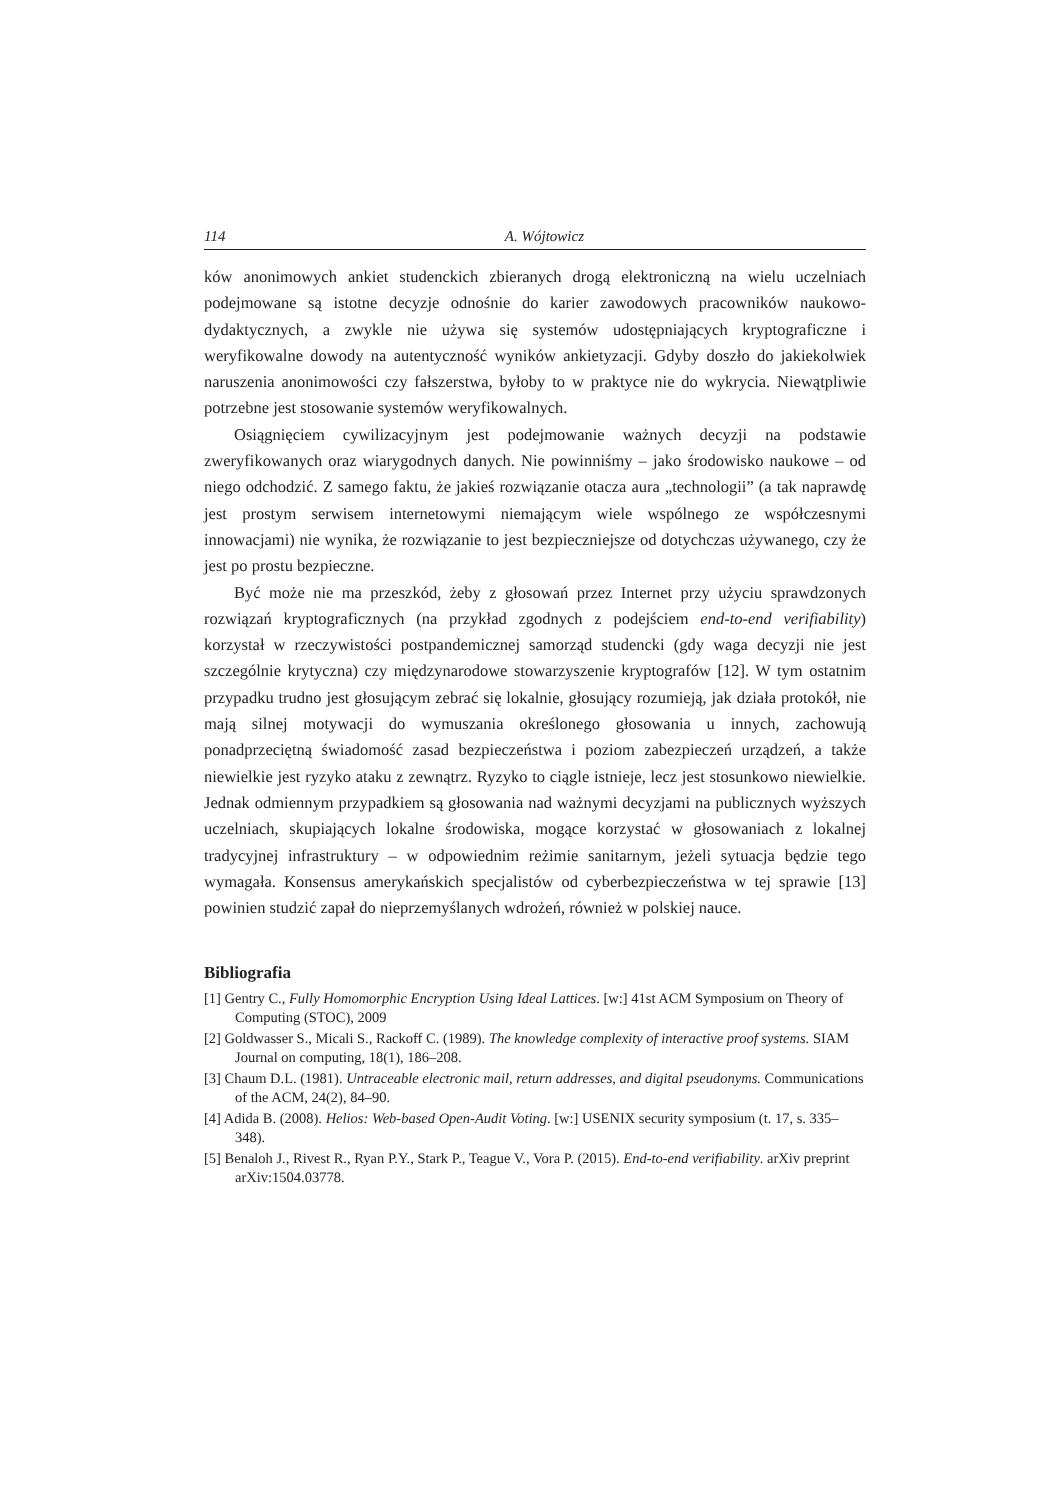114 A. Wójtowicz
ków anonimowych ankiet studenckich zbieranych drogą elektroniczną na wielu uczelniach podejmowane są istotne decyzje odnośnie do karier zawodowych pracowników naukowo-dydaktycznych, a zwykle nie używa się systemów udostępniających kryptograficzne i weryfikowalne dowody na autentyczność wyników ankietyzacji. Gdyby doszło do jakiekolwiek naruszenia anonimowości czy fałszerstwa, byłoby to w praktyce nie do wykrycia. Niewątpliwie potrzebne jest stosowanie systemów weryfikowalnych.
Osiągnięciem cywilizacyjnym jest podejmowanie ważnych decyzji na podstawie zweryfikowanych oraz wiarygodnych danych. Nie powinniśmy – jako środowisko naukowe – od niego odchodzić. Z samego faktu, że jakieś rozwiązanie otacza aura „technologii” (a tak naprawdę jest prostym serwisem internetowymi niemającym wiele wspólnego ze współczesnymi innowacjami) nie wynika, że rozwiązanie to jest bezpieczniejsze od dotychczas używanego, czy że jest po prostu bezpieczne.
Być może nie ma przeszkód, żeby z głosowań przez Internet przy użyciu sprawdzonych rozwiązań kryptograficznych (na przykład zgodnych z podejściem end-to-end verifiability) korzystał w rzeczywistości postpandemicznej samorząd studencki (gdy waga decyzji nie jest szczególnie krytyczna) czy międzynarodowe stowarzyszenie kryptografów [12]. W tym ostatnim przypadku trudno jest głosującym zebrać się lokalnie, głosujący rozumieją, jak działa protokół, nie mają silnej motywacji do wymuszania określonego głosowania u innych, zachowują ponadprzeciętną świadomość zasad bezpieczeństwa i poziom zabezpieczeń urządzeń, a także niewielkie jest ryzyko ataku z zewnątrz. Ryzyko to ciągle istnieje, lecz jest stosunkowo niewielkie. Jednak odmiennym przypadkiem są głosowania nad ważnymi decyzjami na publicznych wyższych uczelniach, skupiających lokalne środowiska, mogące korzystać w głosowaniach z lokalnej tradycyjnej infrastruktury – w odpowiednim reżimie sanitarnym, jeżeli sytuacja będzie tego wymagała. Konsensus amerykańskich specjalistów od cyberbezpieczeństwa w tej sprawie [13] powinien studzić zapał do nieprzemyślanych wdrożeń, również w polskiej nauce.
Bibliografia
[1] Gentry C., Fully Homomorphic Encryption Using Ideal Lattices. [w:] 41st ACM Symposium on Theory of Computing (STOC), 2009
[2] Goldwasser S., Micali S., Rackoff C. (1989). The knowledge complexity of interactive proof systems. SIAM Journal on computing, 18(1), 186–208.
[3] Chaum D.L. (1981). Untraceable electronic mail, return addresses, and digital pseudonyms. Communications of the ACM, 24(2), 84–90.
[4] Adida B. (2008). Helios: Web-based Open-Audit Voting. [w:] USENIX security symposium (t. 17, s. 335–348).
[5] Benaloh J., Rivest R., Ryan P.Y., Stark P., Teague V., Vora P. (2015). End-to-end verifiability. arXiv preprint arXiv:1504.03778.